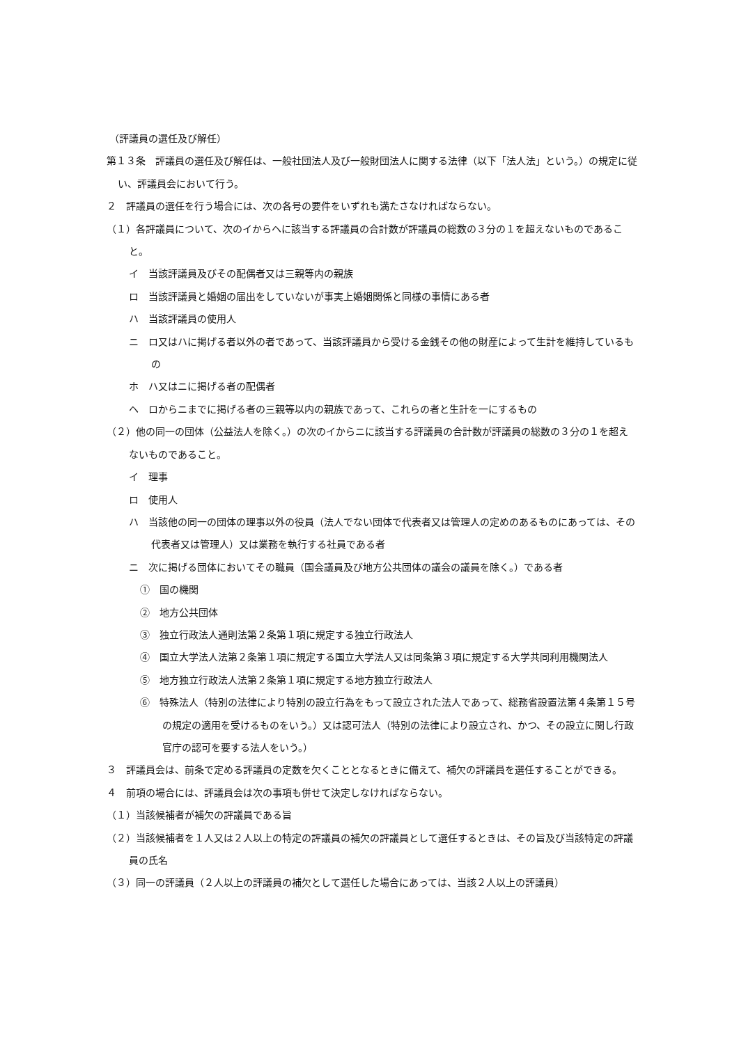（評議員の選任及び解任）
第１３条　評議員の選任及び解任は、一般社団法人及び一般財団法人に関する法律（以下「法人法」という。）の規定に従い、評議員会において行う。
２　評議員の選任を行う場合には、次の各号の要件をいずれも満たさなければならない。
（１）各評議員について、次のイからヘに該当する評議員の合計数が評議員の総数の３分の１を超えないものであること。
イ　当該評議員及びその配偶者又は三親等内の親族
ロ　当該評議員と婚姻の届出をしていないが事実上婚姻関係と同様の事情にある者
ハ　当該評議員の使用人
ニ　ロ又はハに掲げる者以外の者であって、当該評議員から受ける金銭その他の財産によって生計を維持しているもの
ホ　ハ又はニに掲げる者の配偶者
ヘ　ロからニまでに掲げる者の三親等以内の親族であって、これらの者と生計を一にするもの
（２）他の同一の団体（公益法人を除く。）の次のイからニに該当する評議員の合計数が評議員の総数の３分の１を超えないものであること。
イ　理事
ロ　使用人
ハ　当該他の同一の団体の理事以外の役員（法人でない団体で代表者又は管理人の定めのあるものにあっては、その代表者又は管理人）又は業務を執行する社員である者
ニ　次に掲げる団体においてその職員（国会議員及び地方公共団体の議会の議員を除く。）である者
①　国の機関
②　地方公共団体
③　独立行政法人通則法第２条第１項に規定する独立行政法人
④　国立大学法人法第２条第１項に規定する国立大学法人又は同条第３項に規定する大学共同利用機関法人
⑤　地方独立行政法人法第２条第１項に規定する地方独立行政法人
⑥　特殊法人（特別の法律により特別の設立行為をもって設立された法人であって、総務省設置法第４条第１５号の規定の適用を受けるものをいう。）又は認可法人（特別の法律により設立され、かつ、その設立に関し行政官庁の認可を要する法人をいう。）
３　評議員会は、前条で定める評議員の定数を欠くこととなるときに備えて、補欠の評議員を選任することができる。
４　前項の場合には、評議員会は次の事項も併せて決定しなければならない。
（１）当該候補者が補欠の評議員である旨
（２）当該候補者を１人又は２人以上の特定の評議員の補欠の評議員として選任するときは、その旨及び当該特定の評議員の氏名
（３）同一の評議員（２人以上の評議員の補欠として選任した場合にあっては、当該２人以上の評議員）